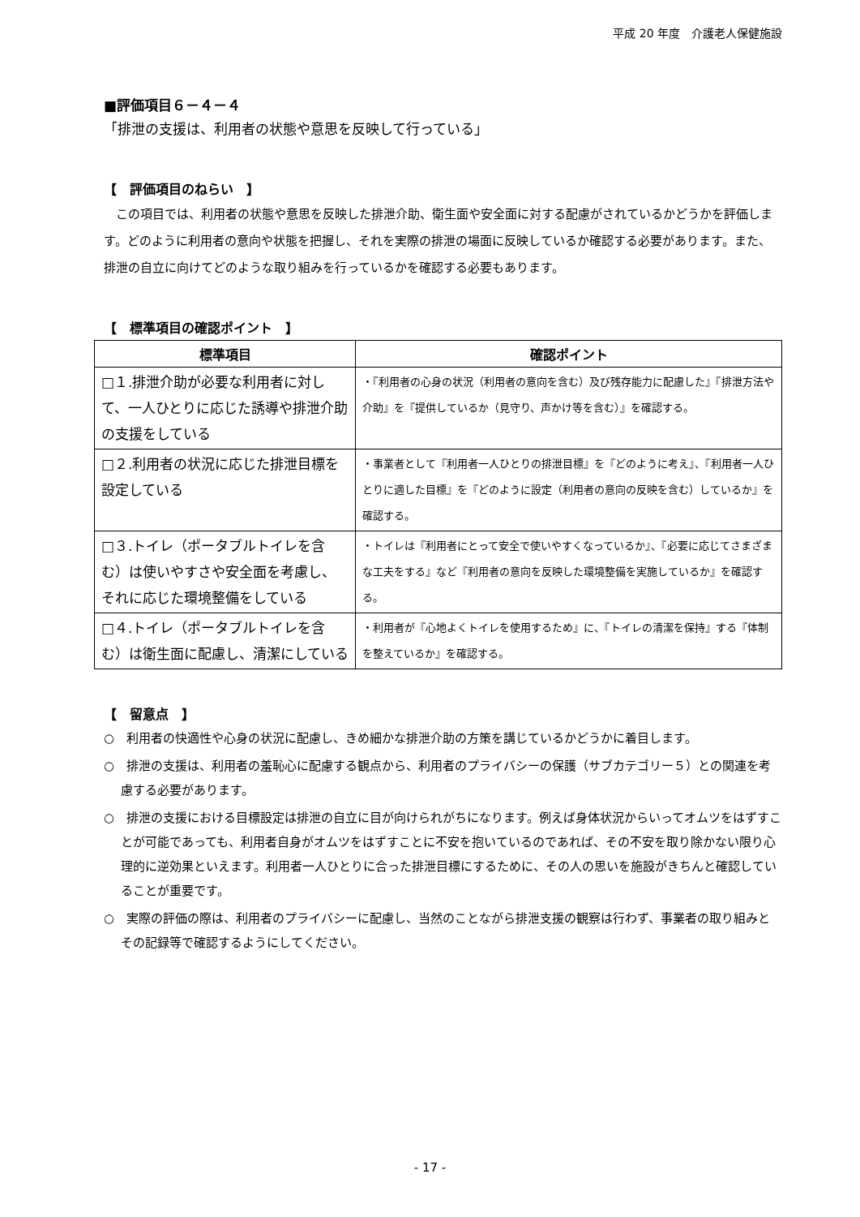平成 20 年度　介護老人保健施設
■評価項目６－４－４
「排泄の支援は、利用者の状態や意思を反映して行っている」
【　評価項目のねらい　】
この項目では、利用者の状態や意思を反映した排泄介助、衛生面や安全面に対する配慮がされているかどうかを評価します。どのように利用者の意向や状態を把握し、それを実際の排泄の場面に反映しているか確認する必要があります。また、排泄の自立に向けてどのような取り組みを行っているかを確認する必要もあります。
【　標準項目の確認ポイント　】
| 標準項目 | 確認ポイント |
| --- | --- |
| □１.排泄介助が必要な利用者に対して、一人ひとりに応じた誘導や排泄介助の支援をしている | ・『利用者の心身の状況（利用者の意向を含む）及び残存能力に配慮した』『排泄方法や介助』を『提供しているか（見守り、声かけ等を含む）』を確認する。 |
| □２.利用者の状況に応じた排泄目標を設定している | ・事業者として『利用者一人ひとりの排泄目標』を『どのように考え』、『利用者一人ひとりに適した目標』を『どのように設定（利用者の意向の反映を含む）しているか』を確認する。 |
| □３.トイレ（ポータブルトイレを含む）は使いやすさや安全面を考慮し、それに応じた環境整備をしている | ・トイレは『利用者にとって安全で使いやすくなっているか』、『必要に応じてさまざまな工夫をする』など『利用者の意向を反映した環境整備を実施しているか』を確認する。 |
| □４.トイレ（ポータブルトイレを含む）は衛生面に配慮し、清潔にしている | ・利用者が『心地よくトイレを使用するため』に、『トイレの清潔を保持』する『体制を整えているか』を確認する。 |
【　留意点　】
○　利用者の快適性や心身の状況に配慮し、きめ細かな排泄介助の方策を講じているかどうかに着目します。
○　排泄の支援は、利用者の羞恥心に配慮する観点から、利用者のプライバシーの保護（サブカテゴリー５）との関連を考慮する必要があります。
○　排泄の支援における目標設定は排泄の自立に目が向けられがちになります。例えば身体状況からいってオムツをはずすことが可能であっても、利用者自身がオムツをはずすことに不安を抱いているのであれば、その不安を取り除かない限り心理的に逆効果といえます。利用者一人ひとりに合った排泄目標にするために、その人の思いを施設がきちんと確認していることが重要です。
○　実際の評価の際は、利用者のプライバシーに配慮し、当然のことながら排泄支援の観察は行わず、事業者の取り組みとその記録等で確認するようにしてください。
- 17 -